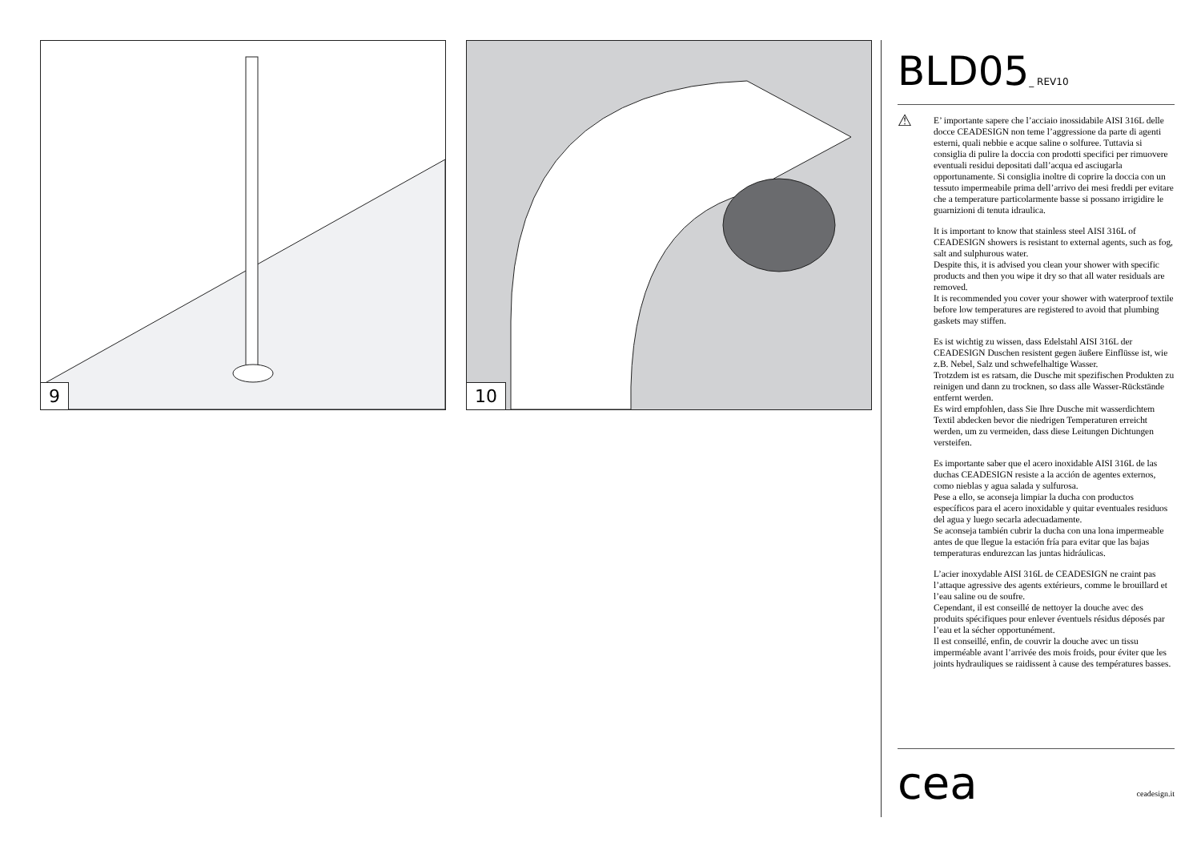9 10
BLD05_ REV10
⚠
E’ importante sapere che l’acciaio inossidabile AISI 316L delle docce CEADESIGN non teme l’aggressione da parte di agenti esterni, quali nebbie e acque saline o solfuree. Tuttavia si consiglia di pulire la doccia con prodotti specifici per rimuovere eventuali residui depositati dall’acqua ed asciugarla opportunamente. Si consiglia inoltre di coprire la doccia con un tessuto impermeabile prima dell’arrivo dei mesi freddi per evitare che a temperature particolarmente basse si possano irrigidire le guarnizioni di tenuta idraulica.
It is important to know that stainless steel AISI 316L of CEADESIGN showers is resistant to external agents, such as fog, salt and sulphurous water.
Despite this, it is advised you clean your shower with specific products and then you wipe it dry so that all water residuals are removed.
It is recommended you cover your shower with waterproof textile before low temperatures are registered to avoid that plumbing gaskets may stiffen.
Es ist wichtig zu wissen, dass Edelstahl AISI 316L der CEADESIGN Duschen resistent gegen äußere Einflüsse ist, wie z.B. Nebel, Salz und schwefelhaltige Wasser.
Trotzdem ist es ratsam, die Dusche mit spezifischen Produkten zu reinigen und dann zu trocknen, so dass alle Wasser-Rückstände entfernt werden.
Es wird empfohlen, dass Sie Ihre Dusche mit wasserdichtem Textil abdecken bevor die niedrigen Temperaturen erreicht werden, um zu vermeiden, dass diese Leitungen Dichtungen versteifen.
Es importante saber que el acero inoxidable AISI 316L de las duchas CEADESIGN resiste a la acción de agentes externos, como nieblas y agua salada y sulfurosa.
Pese a ello, se aconseja limpiar la ducha con productos específicos para el acero inoxidable y quitar eventuales residuos del agua y luego secarla adecuadamente.
Se aconseja también cubrir la ducha con una lona impermeable antes de que llegue la estación fría para evitar que las bajas temperaturas endurezcan las juntas hidráulicas.
L’acier inoxydable AISI 316L de CEADESIGN ne craint pas l’attaque agressive des agents extérieurs, comme le brouillard et l’eau saline ou de soufre.
Cependant, il est conseillé de nettoyer la douche avec des produits spécifiques pour enlever éventuels résidus déposés par l’eau et la sécher opportunément.
Il est conseillé, enfin, de couvrir la douche avec un tissu imperméable avant l’arrivée des mois froids, pour éviter que les joints hydrauliques se raidissent à cause des températures basses.
cea ceadesign.it